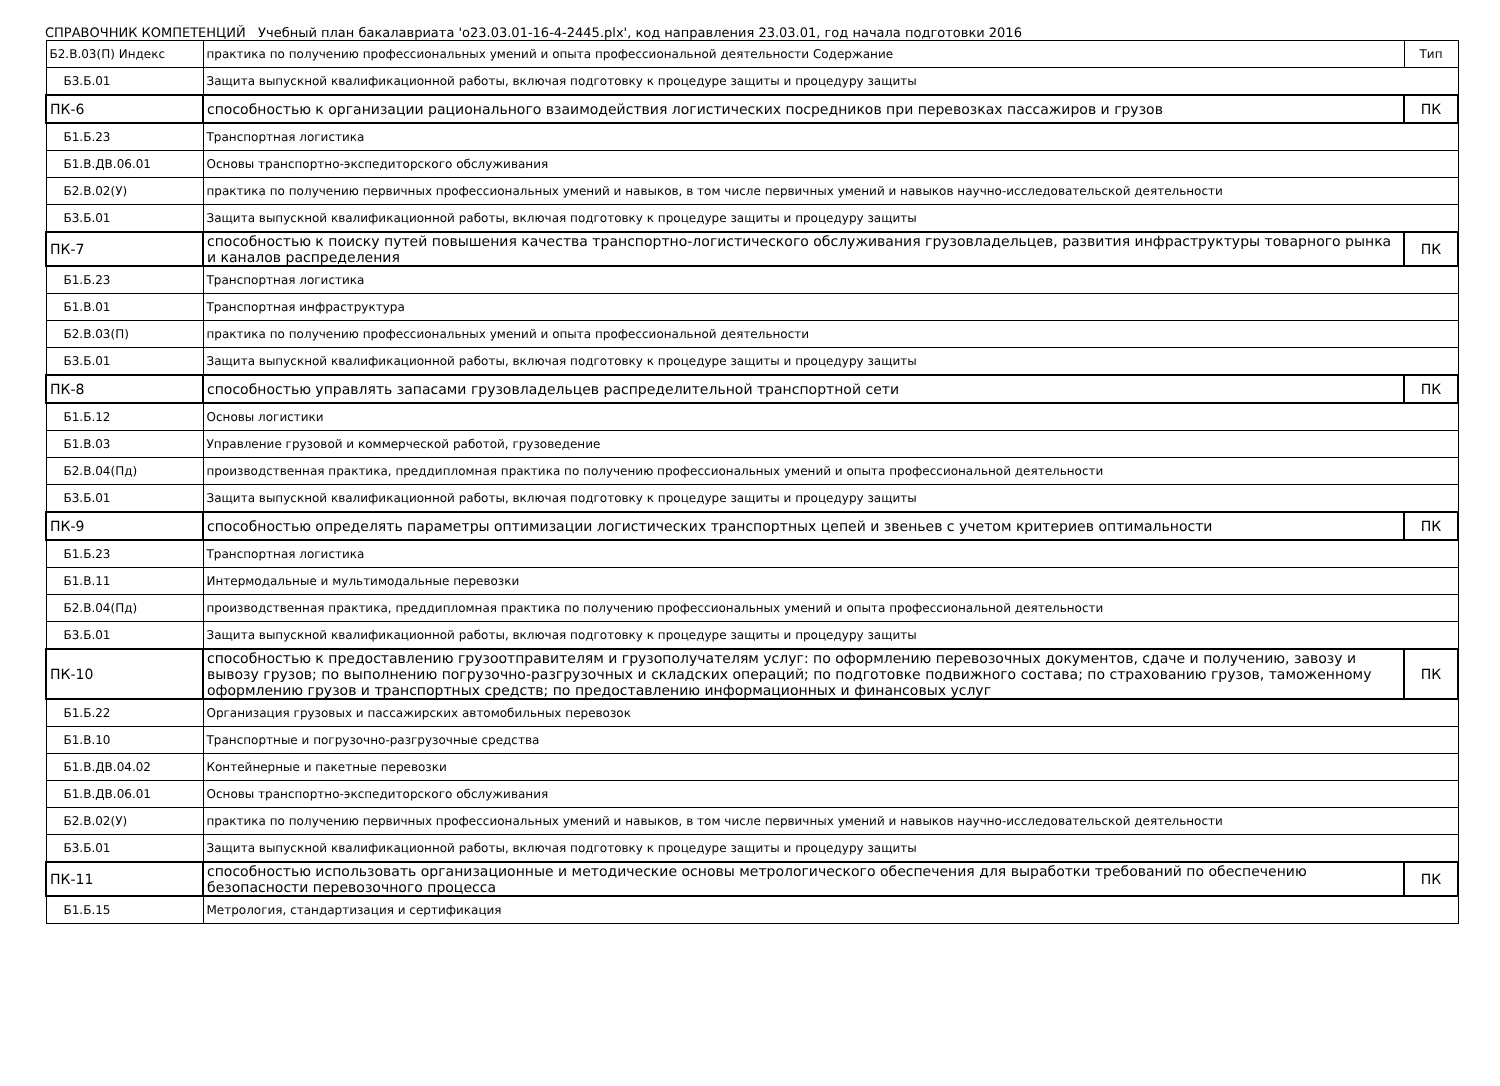СПРАВОЧНИК КОМПЕТЕНЦИЙ Учебный план бакалавриата 'о23.03.01-16-4-2445.plx', код направления 23.03.01, год начала подготовки 2016
| Б2.В.03(П) Индекс | практика по получению профессиональных умений и опыта профессиональной деятельности Содержание | Тип |
| --- | --- | --- |
| Б3.Б.01 | Защита выпускной квалификационной работы, включая подготовку к процедуре защиты и процедуру защиты | |
| ПК-6 | способностью к организации рационального взаимодействия логистических посредников при перевозках пассажиров и грузов | ПК |
| Б1.Б.23 | Транспортная логистика | |
| Б1.В.ДВ.06.01 | Основы транспортно-экспедиторского обслуживания | |
| Б2.В.02(У) | практика по получению первичных профессиональных умений и навыков, в том числе первичных умений и навыков научно-исследовательской деятельности | |
| Б3.Б.01 | Защита выпускной квалификационной работы, включая подготовку к процедуре защиты и процедуру защиты | |
| ПК-7 | способностью к поиску путей повышения качества транспортно-логистического обслуживания грузовладельцев, развития инфраструктуры товарного рынка и каналов распределения | ПК |
| Б1.Б.23 | Транспортная логистика | |
| Б1.В.01 | Транспортная инфраструктура | |
| Б2.В.03(П) | практика по получению профессиональных умений и опыта профессиональной деятельности | |
| Б3.Б.01 | Защита выпускной квалификационной работы, включая подготовку к процедуре защиты и процедуру защиты | |
| ПК-8 | способностью управлять запасами грузовладельцев распределительной транспортной сети | ПК |
| Б1.Б.12 | Основы логистики | |
| Б1.В.03 | Управление грузовой и коммерческой работой, грузоведение | |
| Б2.В.04(Пд) | производственная практика, преддипломная практика по получению профессиональных умений и опыта профессиональной деятельности | |
| Б3.Б.01 | Защита выпускной квалификационной работы, включая подготовку к процедуре защиты и процедуру защиты | |
| ПК-9 | способностью определять параметры оптимизации логистических транспортных цепей и звеньев с учетом критериев оптимальности | ПК |
| Б1.Б.23 | Транспортная логистика | |
| Б1.В.11 | Интермодальные и мультимодальные перевозки | |
| Б2.В.04(Пд) | производственная практика, преддипломная практика по получению профессиональных умений и опыта профессиональной деятельности | |
| Б3.Б.01 | Защита выпускной квалификационной работы, включая подготовку к процедуре защиты и процедуру защиты | |
| ПК-10 | способностью к предоставлению грузоотправителям и грузополучателям услуг: по оформлению перевозочных документов, сдаче и получению, завозу и вывозу грузов; по выполнению погрузочно-разгрузочных и складских операций; по подготовке подвижного состава; по страхованию грузов, таможенному оформлению грузов и транспортных средств; по предоставлению информационных и финансовых услуг | ПК |
| Б1.Б.22 | Организация грузовых и пассажирских автомобильных перевозок | |
| Б1.В.10 | Транспортные и погрузочно-разгрузочные средства | |
| Б1.В.ДВ.04.02 | Контейнерные и пакетные перевозки | |
| Б1.В.ДВ.06.01 | Основы транспортно-экспедиторского обслуживания | |
| Б2.В.02(У) | практика по получению первичных профессиональных умений и навыков, в том числе первичных умений и навыков научно-исследовательской деятельности | |
| Б3.Б.01 | Защита выпускной квалификационной работы, включая подготовку к процедуре защиты и процедуру защиты | |
| ПК-11 | способностью использовать организационные и методические основы метрологического обеспечения для выработки требований по обеспечению безопасности перевозочного процесса | ПК |
| Б1.Б.15 | Метрология, стандартизация и сертификация | |